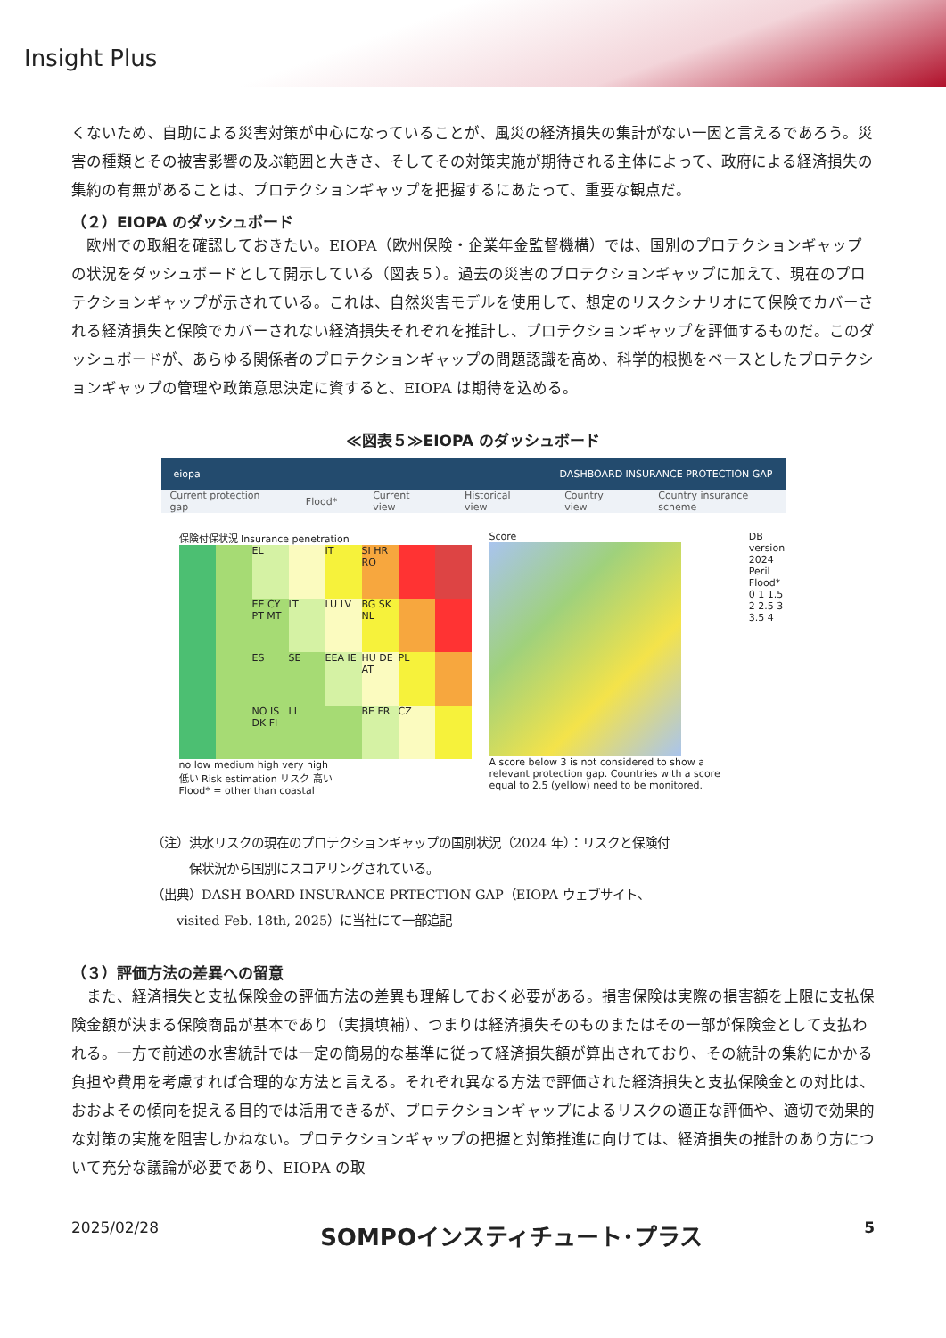Insight Plus
くないため、自助による災害対策が中心になっていることが、風災の経済損失の集計がない一因と言えるであろう。災害の種類とその被害影響の及ぶ範囲と大きさ、そしてその対策実施が期待される主体によって、政府による経済損失の集約の有無があることは、プロテクションギャップを把握するにあたって、重要な観点だ。
（２）EIOPA のダッシュボード
　欧州での取組を確認しておきたい。EIOPA（欧州保険・企業年金監督機構）では、国別のプロテクションギャップの状況をダッシュボードとして開示している（図表５）。過去の災害のプロテクションギャップに加えて、現在のプロテクションギャップが示されている。これは、自然災害モデルを使用して、想定のリスクシナリオにて保険でカバーされる経済損失と保険でカバーされない経済損失それぞれを推計し、プロテクションギャップを評価するものだ。このダッシュボードが、あらゆる関係者のプロテクションギャップの問題認識を高め、科学的根拠をベースとしたプロテクションギャップの管理や政策意思決定に資すると、EIOPA は期待を込める。
≪図表５≫EIOPA のダッシュボード
eiopa DASHBOARD INSURANCE PROTECTION GAP
Current protection gap Flood* Current view Historical view Country view Country insurance scheme
保険付保状況 Insurance penetration
EL
IT
SI HR RO
EE CY PT MT
LT
LU LV
BG SK NL
ES
SE
EEA IE
HU DE AT
PL
NO IS DK FI
LI
BE FR
CZ
no low medium high very high
低い Risk estimation リスク 高い
Flood* = other than coastal
Score
A score below 3 is not considered to show a relevant protection gap. Countries with a score equal to 2.5 (yellow) need to be monitored.
DB version 2024
Peril Flood*
0 1 1.5 2 2.5 3 3.5 4
（注）洪水リスクの現在のプロテクションギャップの国別状況（2024 年）：リスクと保険付
　　　保状況から国別にスコアリングされている。
（出典）DASH BOARD INSURANCE PRTECTION GAP（EIOPA ウェブサイト、
　　visited Feb. 18th, 2025）に当社にて一部追記
（３）評価方法の差異への留意
　また、経済損失と支払保険金の評価方法の差異も理解しておく必要がある。損害保険は実際の損害額を上限に支払保険金額が決まる保険商品が基本であり（実損填補）、つまりは経済損失そのものまたはその一部が保険金として支払われる。一方で前述の水害統計では一定の簡易的な基準に従って経済損失額が算出されており、その統計の集約にかかる負担や費用を考慮すれば合理的な方法と言える。それぞれ異なる方法で評価された経済損失と支払保険金との対比は、おおよその傾向を捉える目的では活用できるが、プロテクションギャップによるリスクの適正な評価や、適切で効果的な対策の実施を阻害しかねない。プロテクションギャップの把握と対策推進に向けては、経済損失の推計のあり方について充分な議論が必要であり、EIOPA の取
2025/02/28 SOMPOインスティチュート･プラス 5